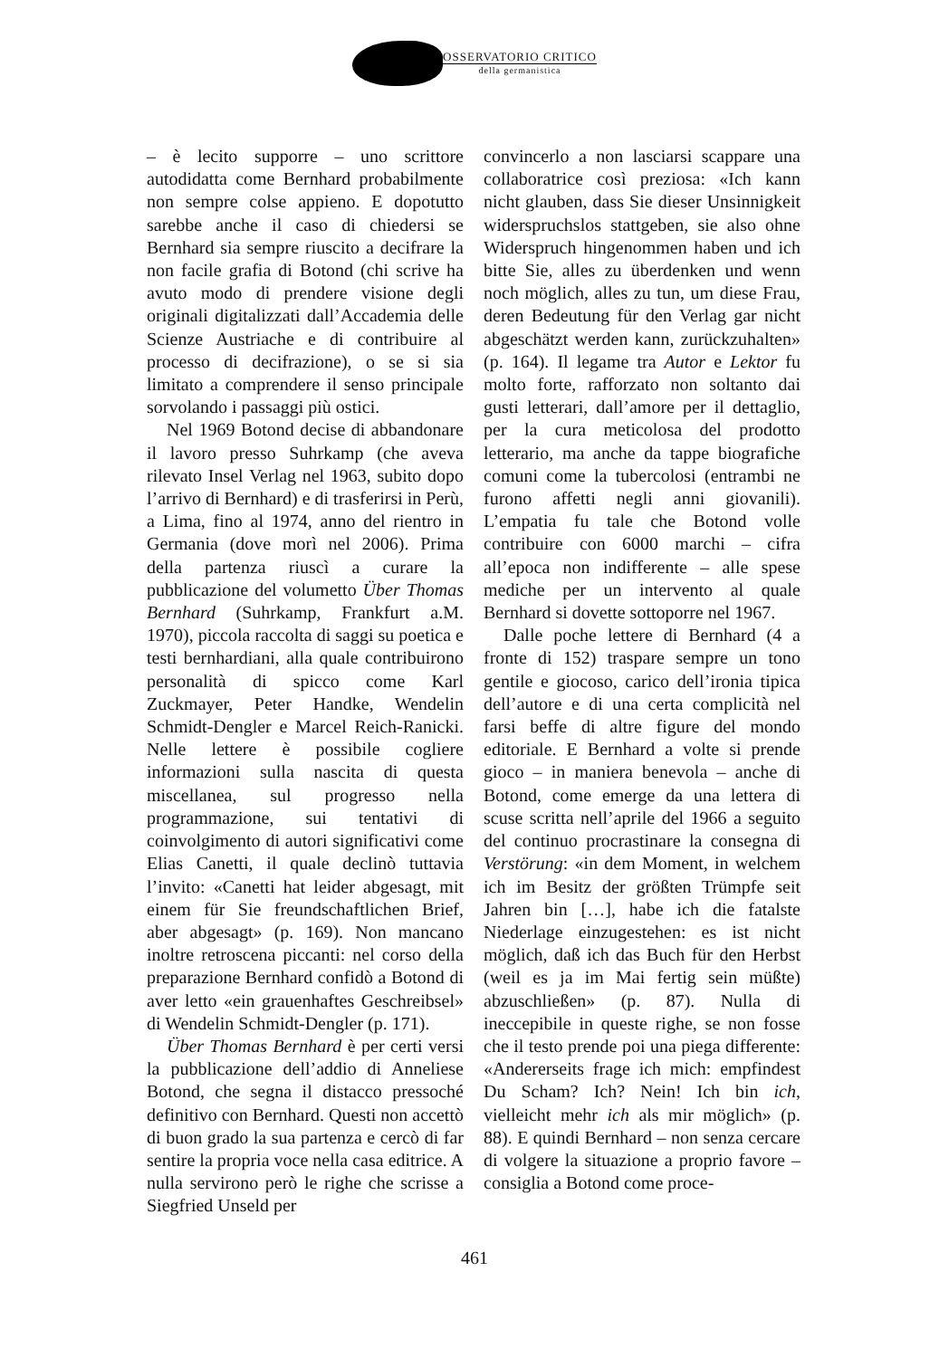OSSERVATORIO CRITICO
della germanistica
– è lecito supporre – uno scrittore autodidatta come Bernhard probabilmente non sempre colse appieno. E dopotutto sarebbe anche il caso di chiedersi se Bernhard sia sempre riuscito a decifrare la non facile grafia di Botond (chi scrive ha avuto modo di prendere visione degli originali digitalizzati dall’Accademia delle Scienze Austriache e di contribuire al processo di decifrazione), o se si sia limitato a comprendere il senso principale sorvolando i passaggi più ostici.
Nel 1969 Botond decise di abbandonare il lavoro presso Suhrkamp (che aveva rilevato Insel Verlag nel 1963, subito dopo l’arrivo di Bernhard) e di trasferirsi in Perù, a Lima, fino al 1974, anno del rientro in Germania (dove morì nel 2006). Prima della partenza riuscì a curare la pubblicazione del volumetto Über Thomas Bernhard (Suhrkamp, Frankfurt a.M. 1970), piccola raccolta di saggi su poetica e testi bernhardiani, alla quale contribuirono personalità di spicco come Karl Zuckmayer, Peter Handke, Wendelin Schmidt-Dengler e Marcel Reich-Ranicki. Nelle lettere è possibile cogliere informazioni sulla nascita di questa miscellanea, sul progresso nella programmazione, sui tentativi di coinvolgimento di autori significativi come Elias Canetti, il quale declinò tuttavia l’invito: «Canetti hat leider abgesagt, mit einem für Sie freundschaftlichen Brief, aber abgesagt» (p. 169). Non mancano inoltre retroscena piccanti: nel corso della preparazione Bernhard confidò a Botond di aver letto «ein grauenhaftes Geschreibsel» di Wendelin Schmidt-Dengler (p. 171).
Über Thomas Bernhard è per certi versi la pubblicazione dell’addio di Anneliese Botond, che segna il distacco pressoché definitivo con Bernhard. Questi non accettò di buon grado la sua partenza e cercò di far sentire la propria voce nella casa editrice. A nulla servirono però le righe che scrisse a Siegfried Unseld per
convincerlo a non lasciarsi scappare una collaboratrice così preziosa: «Ich kann nicht glauben, dass Sie dieser Unsinnigkeit widerspruchslos stattgeben, sie also ohne Widerspruch hingenommen haben und ich bitte Sie, alles zu überdenken und wenn noch möglich, alles zu tun, um diese Frau, deren Bedeutung für den Verlag gar nicht abgeschätzt werden kann, zurückzuhalten» (p. 164). Il legame tra Autor e Lektor fu molto forte, rafforzato non soltanto dai gusti letterari, dall’amore per il dettaglio, per la cura meticolosa del prodotto letterario, ma anche da tappe biografiche comuni come la tubercolosi (entrambi ne furono affetti negli anni giovanili). L’empatia fu tale che Botond volle contribuire con 6000 marchi – cifra all’epoca non indifferente – alle spese mediche per un intervento al quale Bernhard si dovette sottoporre nel 1967.
Dalle poche lettere di Bernhard (4 a fronte di 152) traspare sempre un tono gentile e giocoso, carico dell’ironia tipica dell’autore e di una certa complicità nel farsi beffe di altre figure del mondo editoriale. E Bernhard a volte si prende gioco – in maniera benevola – anche di Botond, come emerge da una lettera di scuse scritta nell’aprile del 1966 a seguito del continuo procrastinare la consegna di Verstörung: «in dem Moment, in welchem ich im Besitz der größten Trümpfe seit Jahren bin […], habe ich die fatalste Niederlage einzugestehen: es ist nicht möglich, daß ich das Buch für den Herbst (weil es ja im Mai fertig sein müßte) abzuschließen» (p. 87). Nulla di ineccepibile in queste righe, se non fosse che il testo prende poi una piega differente: «Andererseits frage ich mich: empfindest Du Scham? Ich? Nein! Ich bin ich, vielleicht mehr ich als mir möglich» (p. 88). E quindi Bernhard – non senza cercare di volgere la situazione a proprio favore – consiglia a Botond come proce-
461